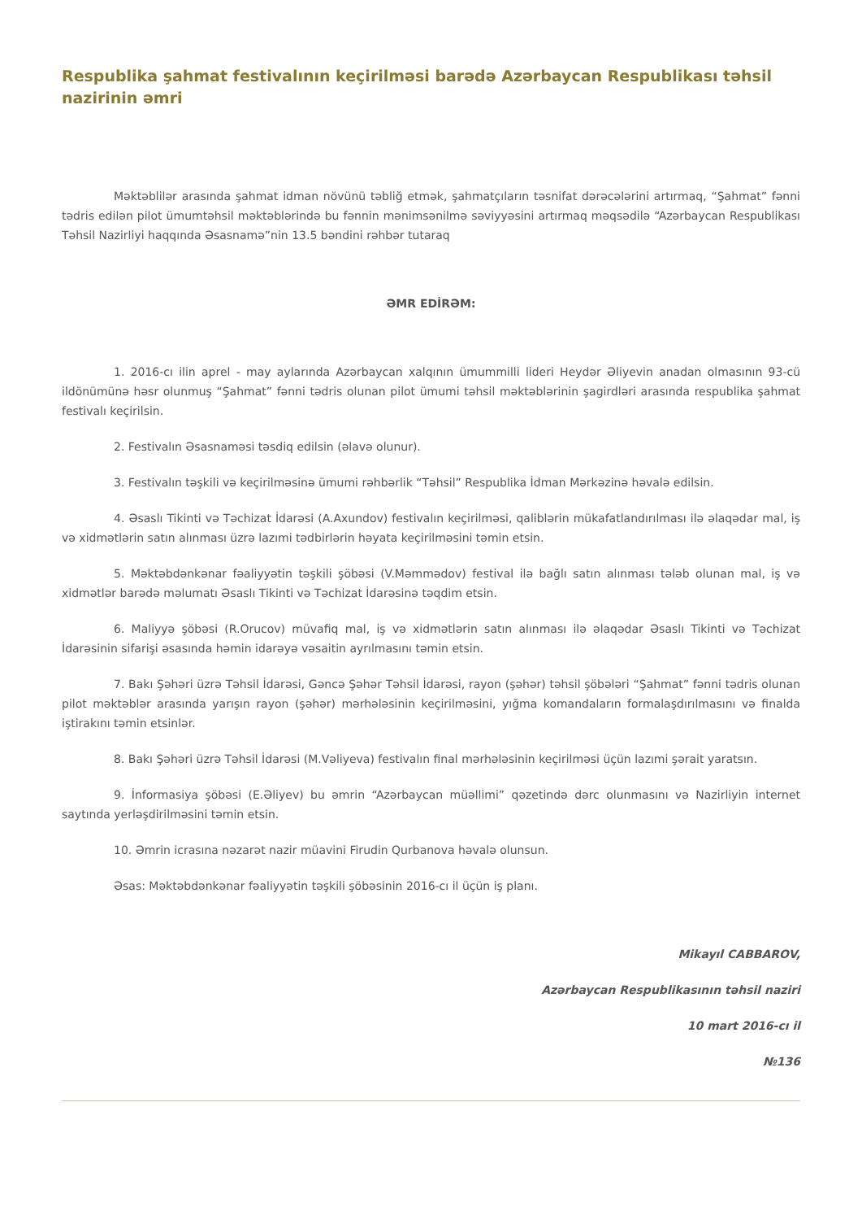Respublika şahmat festivalının keçirilməsi barədə Azərbaycan Respublikası təhsil nazirinin əmri
Məktəblilər arasında şahmat idman növünü təbliğ etmək, şahmatçıların təsnifat dərəcələrini artırmaq, “Şahmat” fənni tədris edilən pilot ümumtəhsil məktəblərində bu fənnin mənimsənilmə səviyyəsini artırmaq məqsədilə “Azərbaycan Respublikası Təhsil Nazirliyi haqqında Əsasnamə”nin 13.5 bəndini rəhbər tutaraq
ƏMR EDİRƏM:
1. 2016-cı ilin aprel - may aylarında Azərbaycan xalqının ümummilli lideri Heydər Əliyevin anadan olmasının 93-cü ildönümünə həsr olunmuş “Şahmat” fənni tədris olunan pilot ümumi təhsil məktəblərinin şagirdləri arasında respublika şahmat festivalı keçirilsin.
2. Festivalın Əsasnaməsi təsdiq edilsin (əlavə olunur).
3. Festivalın təşkili və keçirilməsinə ümumi rəhbərlik “Təhsil” Respublika İdman Mərkəzinə həvalə edilsin.
4. Əsaslı Tikinti və Təchizat İdarəsi (A.Axundov) festivalın keçirilməsi, qaliblərin mükafatlandırılması ilə əlaqədar mal, iş və xidmətlərin satın alınması üzrə lazımi tədbirlərin həyata keçirilməsini təmin etsin.
5. Məktəbdənkənar fəaliyyətin təşkili şöbəsi (V.Məmmədov) festival ilə bağlı satın alınması tələb olunan mal, iş və xidmətlər barədə məlumatı Əsaslı Tikinti və Təchizat İdarəsinə təqdim etsin.
6. Maliyyə şöbəsi (R.Orucov) müvafiq mal, iş və xidmətlərin satın alınması ilə əlaqədar Əsaslı Tikinti və Təchizat İdarəsinin sifarişi əsasında həmin idarəyə vəsaitin ayrılmasını təmin etsin.
7. Bakı Şəhəri üzrə Təhsil İdarəsi, Gəncə Şəhər Təhsil İdarəsi, rayon (şəhər) təhsil şöbələri “Şahmat” fənni tədris olunan pilot məktəblər arasında yarışın rayon (şəhər) mərhələsinin keçirilməsini, yığma komandaların formalaşdırılmasını və finalda iştirakını təmin etsinlər.
8. Bakı Şəhəri üzrə Təhsil İdarəsi (M.Vəliyeva) festivalın final mərhələsinin keçirilməsi üçün lazımi şərait yaratsın.
9. İnformasiya şöbəsi (E.Əliyev) bu əmrin “Azərbaycan müəllimi” qəzetində dərc olunmasını və Nazirliyin internet saytında yerləşdirilməsini təmin etsin.
10. Əmrin icrasına nəzarət nazir müavini Firudin Qurbanova həvalə olunsun.
Əsas: Məktəbdənkənar fəaliyyətin təşkili şöbəsinin 2016-cı il üçün iş planı.
Mikayıl CABBAROV,
Azərbaycan Respublikasının təhsil naziri
10 mart 2016-cı il
№136